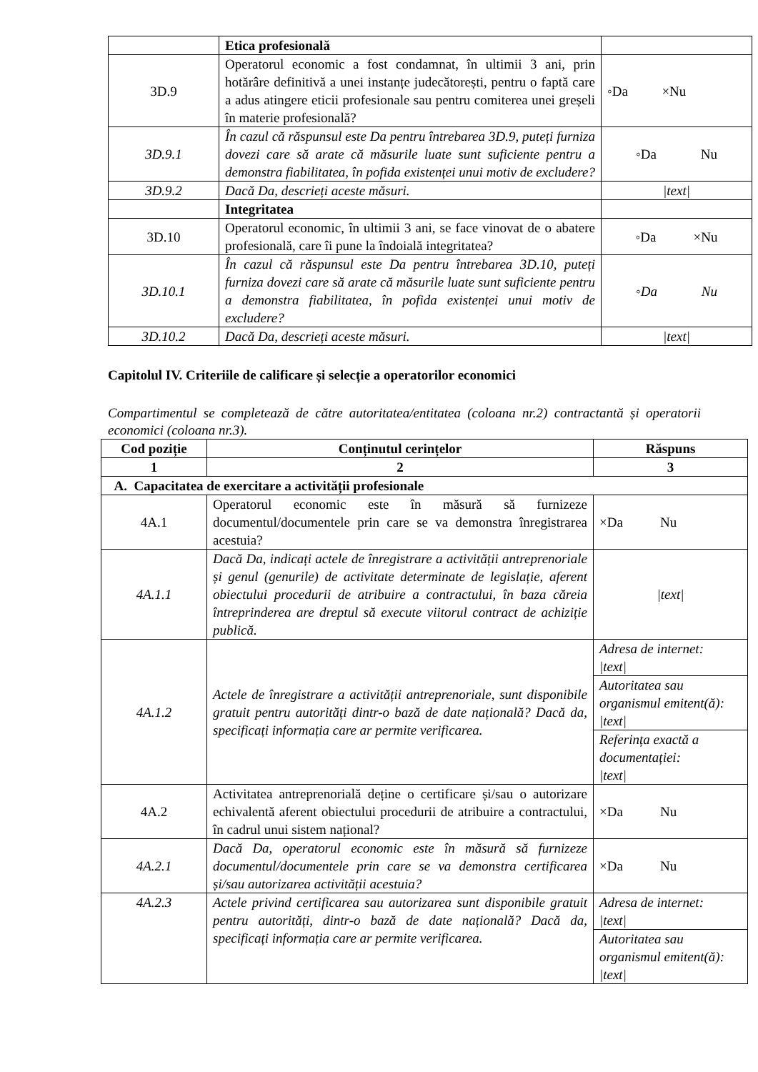| | Etica profesională | |
| 3D.9 | Operatorul economic a fost condamnat, în ultimii 3 ani, prin hotărâre definitivă a unei instanțe judecătorești, pentru o faptă care a adus atingere eticii profesionale sau pentru comiterea unei greșeli în materie profesională? | ◦Da ×Nu |
| 3D.9.1 | În cazul că răspunsul este Da pentru întrebarea 3D.9, puteți furniza dovezi care să arate că măsurile luate sunt suficiente pentru a demonstra fiabilitatea, în pofida existenței unui motiv de excludere? | ◦Da Nu |
| 3D.9.2 | Dacă Da, descrieți aceste măsuri. | /text/ |
| | Integritatea | |
| 3D.10 | Operatorul economic, în ultimii 3 ani, se face vinovat de o abatere profesională, care îi pune la îndoială integritatea? | ◦Da ×Nu |
| 3D.10.1 | În cazul că răspunsul este Da pentru întrebarea 3D.10, puteți furniza dovezi care să arate că măsurile luate sunt suficiente pentru a demonstra fiabilitatea, în pofida existenței unui motiv de excludere? | ◦Da Nu |
| 3D.10.2 | Dacă Da, descrieți aceste măsuri. | /text/ |
Capitolul IV. Criteriile de calificare și selecție a operatorilor economici
Compartimentul se completează de către autoritatea/entitatea (coloana nr.2) contractantă și operatorii economici (coloana nr.3).
| Cod poziție | Conținutul cerințelor | Răspuns |
| --- | --- | --- |
| 1 | 2 | 3 |
| A. Capacitatea de exercitare a activității profesionale | | |
| 4A.1 | Operatorul economic este în măsură să furnizeze documentul/documentele prin care se va demonstra înregistrarea acestuia? | ×Da Nu |
| 4A.1.1 | Dacă Da, indicați actele de înregistrare a activității antreprenoriale și genul (genurile) de activitate determinate de legislație, aferent obiectului procedurii de atribuire a contractului, în baza căreia întreprinderea are dreptul să execute viitorul contract de achiziție publică. | /text/ |
| 4A.1.2 | Actele de înregistrare a activității antreprenoriale, sunt disponibile gratuit pentru autorități dintr-o bază de date națională? Dacă da, specificați informația care ar permite verificarea. | Adresa de internet: /text/ |
| | | Autoritatea sau organismul emitent(ă): /text/ |
| | | Referința exactă a documentației: /text/ |
| 4A.2 | Activitatea antreprenorială deține o certificare și/sau o autorizare echivalentă aferent obiectului procedurii de atribuire a contractului, în cadrul unui sistem național? | ×Da Nu |
| 4A.2.1 | Dacă Da, operatorul economic este în măsură să furnizeze documentul/documentele prin care se va demonstra certificarea și/sau autorizarea activității acestuia? | ×Da Nu |
| 4A.2.3 | Actele privind certificarea sau autorizarea sunt disponibile gratuit pentru autorități, dintr-o bază de date națională? Dacă da, specificați informația care ar permite verificarea. | Adresa de internet: /text/ |
| | | Autoritatea sau organismul emitent(ă): /text/ |